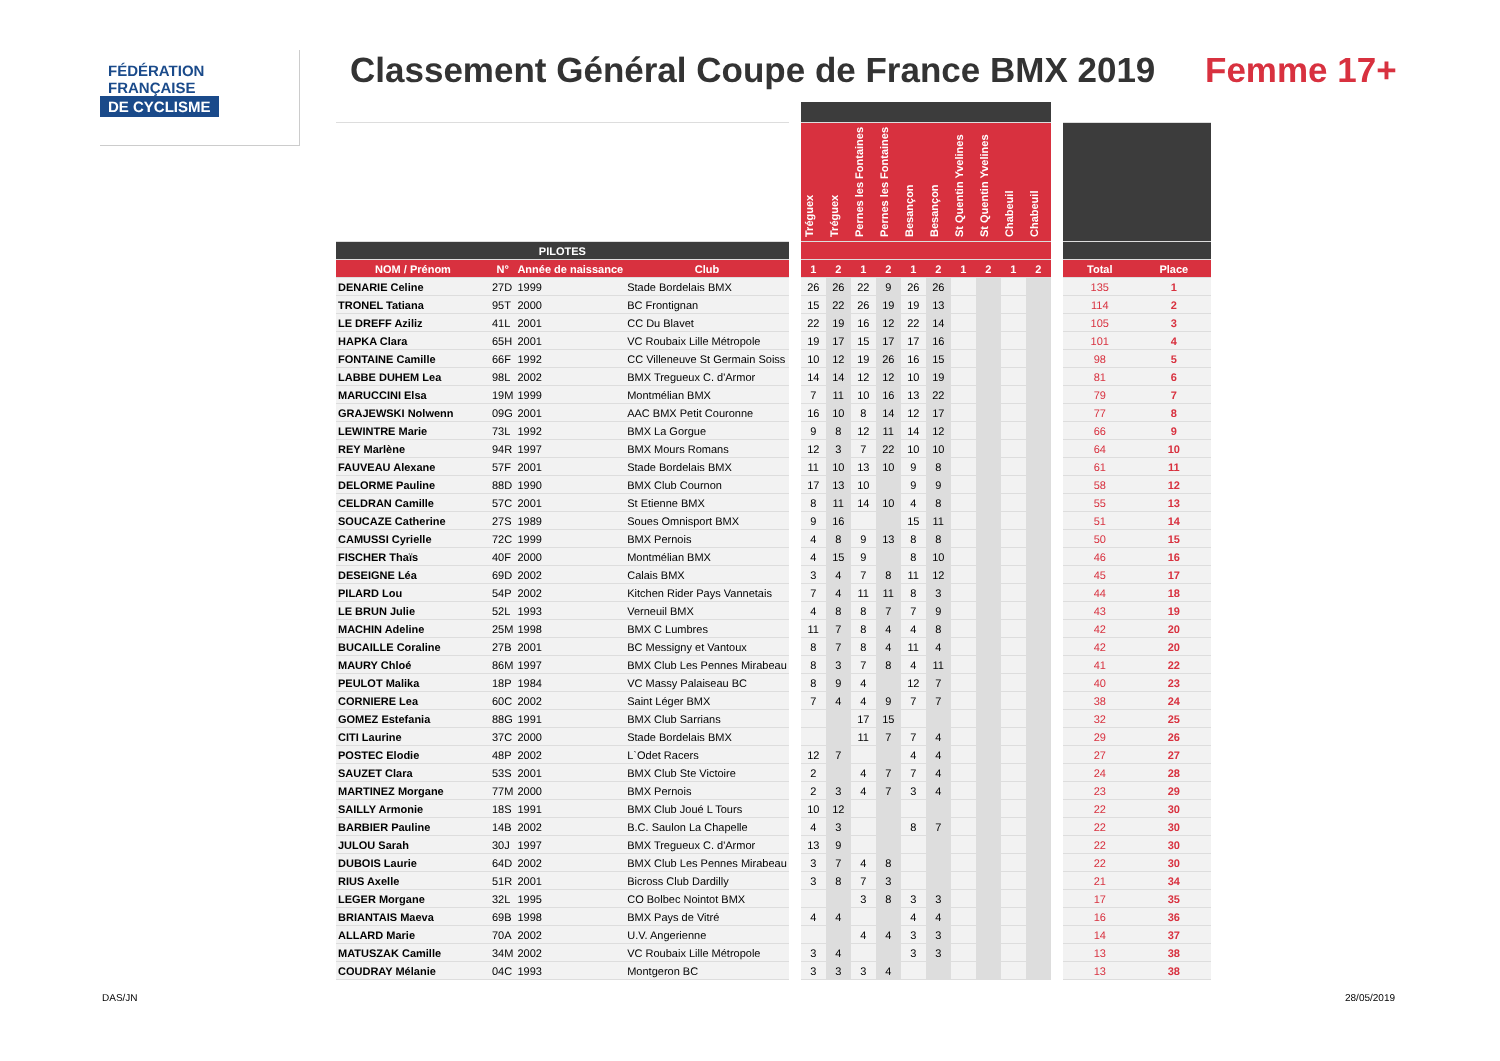FÉDÉRATION
FRANÇAISE
DE CYCLISME
Classement Général Coupe de France BMX 2019
Femme 17+
| | | | | | Tréguex | Tréguex | Pernes les Fontaines | Pernes les Fontaines | Besançon | Besançon | St Quentin Yvelines | St Quentin Yvelines | Chabeuil | Chabeuil | | | |
| --- | --- | --- | --- | --- | --- | --- | --- | --- | --- | --- | --- | --- | --- | --- | --- | --- | --- |
| PILOTES | | | | | | | | | | | | | | | | | |
| NOM / Prénom | N° | Année de naissance | Club | | 1 | 2 | 1 | 2 | 1 | 2 | 1 | 2 | 1 | 2 | | Total | Place |
| DENARIE Celine | 27D | 1999 | Stade Bordelais BMX | | 26 | 26 | 22 | 9 | 26 | 26 | | | | | | 135 | 1 |
| TRONEL Tatiana | 95T | 2000 | BC Frontignan | | 15 | 22 | 26 | 19 | 19 | 13 | | | | | | 114 | 2 |
| LE DREFF Aziliz | 41L | 2001 | CC Du Blavet | | 22 | 19 | 16 | 12 | 22 | 14 | | | | | | 105 | 3 |
| HAPKA Clara | 65H | 2001 | VC Roubaix Lille Métropole | | 19 | 17 | 15 | 17 | 17 | 16 | | | | | | 101 | 4 |
| FONTAINE Camille | 66F | 1992 | CC Villeneuve St Germain Soiss | | 10 | 12 | 19 | 26 | 16 | 15 | | | | | | 98 | 5 |
| LABBE DUHEM Lea | 98L | 2002 | BMX Tregueux C. d'Armor | | 14 | 14 | 12 | 12 | 10 | 19 | | | | | | 81 | 6 |
| MARUCCINI Elsa | 19M | 1999 | Montmélian BMX | | 7 | 11 | 10 | 16 | 13 | 22 | | | | | | 79 | 7 |
| GRAJEWSKI Nolwenn | 09G | 2001 | AAC BMX Petit Couronne | | 16 | 10 | 8 | 14 | 12 | 17 | | | | | | 77 | 8 |
| LEWINTRE Marie | 73L | 1992 | BMX La Gorgue | | 9 | 8 | 12 | 11 | 14 | 12 | | | | | | 66 | 9 |
| REY Marlène | 94R | 1997 | BMX Mours Romans | | 12 | 3 | 7 | 22 | 10 | 10 | | | | | | 64 | 10 |
| FAUVEAU Alexane | 57F | 2001 | Stade Bordelais BMX | | 11 | 10 | 13 | 10 | 9 | 8 | | | | | | 61 | 11 |
| DELORME Pauline | 88D | 1990 | BMX Club Cournon | | 17 | 13 | 10 | | 9 | 9 | | | | | | 58 | 12 |
| CELDRAN Camille | 57C | 2001 | St Etienne BMX | | 8 | 11 | 14 | 10 | 4 | 8 | | | | | | 55 | 13 |
| SOUCAZE Catherine | 27S | 1989 | Soues Omnisport BMX | | 9 | 16 | | | 15 | 11 | | | | | | 51 | 14 |
| CAMUSSI Cyrielle | 72C | 1999 | BMX Pernois | | 4 | 8 | 9 | 13 | 8 | 8 | | | | | | 50 | 15 |
| FISCHER Thaïs | 40F | 2000 | Montmélian BMX | | 4 | 15 | 9 | | 8 | 10 | | | | | | 46 | 16 |
| DESEIGNE Léa | 69D | 2002 | Calais BMX | | 3 | 4 | 7 | 8 | 11 | 12 | | | | | | 45 | 17 |
| PILARD Lou | 54P | 2002 | Kitchen Rider Pays Vannetais | | 7 | 4 | 11 | 11 | 8 | 3 | | | | | | 44 | 18 |
| LE BRUN Julie | 52L | 1993 | Verneuil BMX | | 4 | 8 | 8 | 7 | 7 | 9 | | | | | | 43 | 19 |
| MACHIN Adeline | 25M | 1998 | BMX C Lumbres | | 11 | 7 | 8 | 4 | 4 | 8 | | | | | | 42 | 20 |
| BUCAILLE Coraline | 27B | 2001 | BC Messigny et Vantoux | | 8 | 7 | 8 | 4 | 11 | 4 | | | | | | 42 | 20 |
| MAURY Chloé | 86M | 1997 | BMX Club Les Pennes Mirabeau | | 8 | 3 | 7 | 8 | 4 | 11 | | | | | | 41 | 22 |
| PEULOT Malika | 18P | 1984 | VC Massy Palaiseau BC | | 8 | 9 | 4 | | 12 | 7 | | | | | | 40 | 23 |
| CORNIERE Lea | 60C | 2002 | Saint Léger BMX | | 7 | 4 | 4 | 9 | 7 | 7 | | | | | | 38 | 24 |
| GOMEZ Estefania | 88G | 1991 | BMX Club Sarrians | | | | 17 | 15 | | | | | | | | 32 | 25 |
| CITI Laurine | 37C | 2000 | Stade Bordelais BMX | | | | 11 | 7 | 7 | 4 | | | | | | 29 | 26 |
| POSTEC Elodie | 48P | 2002 | L`Odet Racers | | 12 | 7 | | | 4 | 4 | | | | | | 27 | 27 |
| SAUZET Clara | 53S | 2001 | BMX Club Ste Victoire | | 2 | | 4 | 7 | 7 | 4 | | | | | | 24 | 28 |
| MARTINEZ Morgane | 77M | 2000 | BMX Pernois | | 2 | 3 | 4 | 7 | 3 | 4 | | | | | | 23 | 29 |
| SAILLY Armonie | 18S | 1991 | BMX Club Joué L Tours | | 10 | 12 | | | | | | | | | | 22 | 30 |
| BARBIER Pauline | 14B | 2002 | B.C. Saulon La Chapelle | | 4 | 3 | | | 8 | 7 | | | | | | 22 | 30 |
| JULOU Sarah | 30J | 1997 | BMX Tregueux C. d'Armor | | 13 | 9 | | | | | | | | | | 22 | 30 |
| DUBOIS Laurie | 64D | 2002 | BMX Club Les Pennes Mirabeau | | 3 | 7 | 4 | 8 | | | | | | | | 22 | 30 |
| RIUS Axelle | 51R | 2001 | Bicross Club Dardilly | | 3 | 8 | 7 | 3 | | | | | | | | 21 | 34 |
| LEGER Morgane | 32L | 1995 | CO Bolbec Nointot BMX | | | | 3 | 8 | 3 | 3 | | | | | | 17 | 35 |
| BRIANTAIS Maeva | 69B | 1998 | BMX Pays de Vitré | | 4 | 4 | | | 4 | 4 | | | | | | 16 | 36 |
| ALLARD Marie | 70A | 2002 | U.V. Angerienne | | | | 4 | 4 | 3 | 3 | | | | | | 14 | 37 |
| MATUSZAK Camille | 34M | 2002 | VC Roubaix Lille Métropole | | 3 | 4 | | | 3 | 3 | | | | | | 13 | 38 |
| COUDRAY Mélanie | 04C | 1993 | Montgeron BC | | 3 | 3 | 3 | 4 | | | | | | | | 13 | 38 |
DAS/JN 28/05/2019